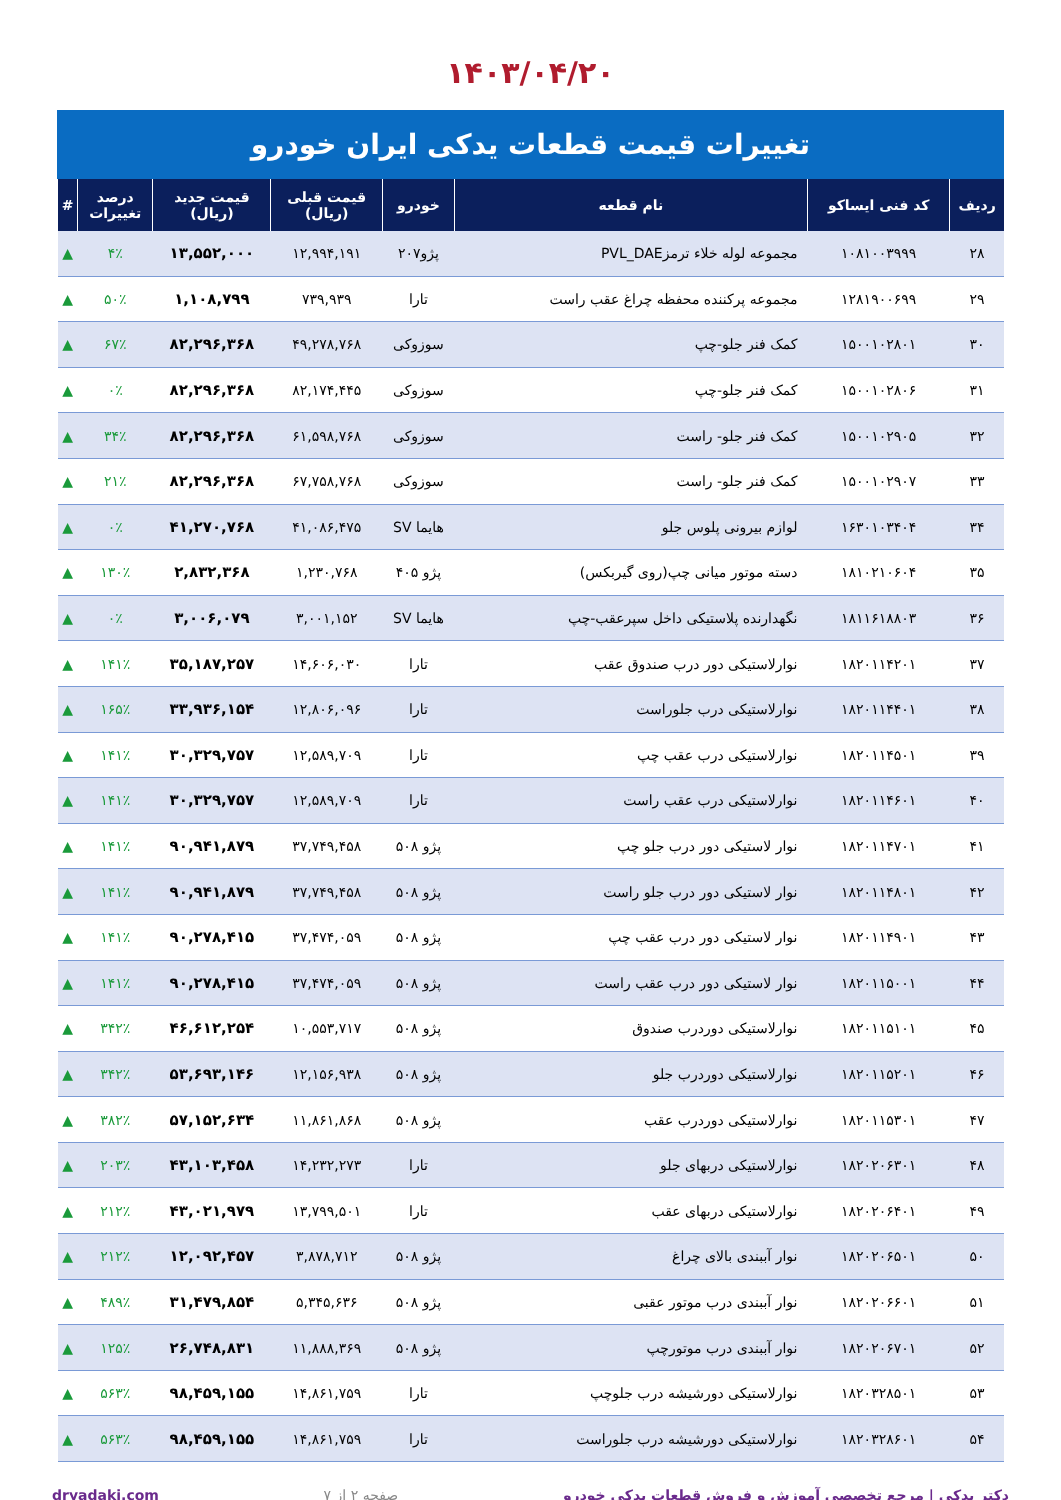۱۴۰۳/۰۴/۲۰
تغییرات قیمت قطعات یدکی ایران خودرو
| ردیف | کد فنی ایساکو | نام قطعه | خودرو | قیمت قبلی (ریال) | قیمت جدید (ریال) | درصد تغییرات | # |
| --- | --- | --- | --- | --- | --- | --- | --- |
| ۲۸ | ۱۰۸۱۰۰۳۹۹۹ | مجموعه لوله خلاء ترمزPVL_DAE | پژو۲۰۷ | ۱۲,۹۹۴,۱۹۱ | ۱۳,۵۵۲,۰۰۰ | ۴٪ | ▲ |
| ۲۹ | ۱۲۸۱۹۰۰۶۹۹ | مجموعه پرکننده محفظه چراغ عقب راست | تارا | ۷۳۹,۹۳۹ | ۱,۱۰۸,۷۹۹ | ۵۰٪ | ▲ |
| ۳۰ | ۱۵۰۰۱۰۲۸۰۱ | کمک فنر جلو-چپ | سوزوکی | ۴۹,۲۷۸,۷۶۸ | ۸۲,۲۹۶,۳۶۸ | ۶۷٪ | ▲ |
| ۳۱ | ۱۵۰۰۱۰۲۸۰۶ | کمک فنر جلو-چپ | سوزوکی | ۸۲,۱۷۴,۴۴۵ | ۸۲,۲۹۶,۳۶۸ | ۰٪ | ▲ |
| ۳۲ | ۱۵۰۰۱۰۲۹۰۵ | کمک فنر جلو- راست | سوزوکی | ۶۱,۵۹۸,۷۶۸ | ۸۲,۲۹۶,۳۶۸ | ۳۴٪ | ▲ |
| ۳۳ | ۱۵۰۰۱۰۲۹۰۷ | کمک فنر جلو- راست | سوزوکی | ۶۷,۷۵۸,۷۶۸ | ۸۲,۲۹۶,۳۶۸ | ۲۱٪ | ▲ |
| ۳۴ | ۱۶۳۰۱۰۳۴۰۴ | لوازم بیرونی پلوس جلو | هایما SV | ۴۱,۰۸۶,۴۷۵ | ۴۱,۲۷۰,۷۶۸ | ۰٪ | ▲ |
| ۳۵ | ۱۸۱۰۲۱۰۶۰۴ | دسته موتور میانی چپ(روی گیربکس) | پژو ۴۰۵ | ۱,۲۳۰,۷۶۸ | ۲,۸۳۲,۳۶۸ | ۱۳۰٪ | ▲ |
| ۳۶ | ۱۸۱۱۶۱۸۸۰۳ | نگهدارنده پلاستیکی داخل سپرعقب-چپ | هایما SV | ۳,۰۰۱,۱۵۲ | ۳,۰۰۶,۰۷۹ | ۰٪ | ▲ |
| ۳۷ | ۱۸۲۰۱۱۴۲۰۱ | نوارلاستیکی دور درب صندوق عقب | تارا | ۱۴,۶۰۶,۰۳۰ | ۳۵,۱۸۷,۲۵۷ | ۱۴۱٪ | ▲ |
| ۳۸ | ۱۸۲۰۱۱۴۴۰۱ | نوارلاستیکی درب جلوراست | تارا | ۱۲,۸۰۶,۰۹۶ | ۳۳,۹۳۶,۱۵۴ | ۱۶۵٪ | ▲ |
| ۳۹ | ۱۸۲۰۱۱۴۵۰۱ | نوارلاستیکی درب عقب چپ | تارا | ۱۲,۵۸۹,۷۰۹ | ۳۰,۳۲۹,۷۵۷ | ۱۴۱٪ | ▲ |
| ۴۰ | ۱۸۲۰۱۱۴۶۰۱ | نوارلاستیکی درب عقب راست | تارا | ۱۲,۵۸۹,۷۰۹ | ۳۰,۳۲۹,۷۵۷ | ۱۴۱٪ | ▲ |
| ۴۱ | ۱۸۲۰۱۱۴۷۰۱ | نوار لاستیکی دور درب جلو چپ | پژو ۵۰۸ | ۳۷,۷۴۹,۴۵۸ | ۹۰,۹۴۱,۸۷۹ | ۱۴۱٪ | ▲ |
| ۴۲ | ۱۸۲۰۱۱۴۸۰۱ | نوار لاستیکی دور درب جلو راست | پژو ۵۰۸ | ۳۷,۷۴۹,۴۵۸ | ۹۰,۹۴۱,۸۷۹ | ۱۴۱٪ | ▲ |
| ۴۳ | ۱۸۲۰۱۱۴۹۰۱ | نوار لاستیکی دور درب عقب چپ | پژو ۵۰۸ | ۳۷,۴۷۴,۰۵۹ | ۹۰,۲۷۸,۴۱۵ | ۱۴۱٪ | ▲ |
| ۴۴ | ۱۸۲۰۱۱۵۰۰۱ | نوار لاستیکی دور درب عقب راست | پژو ۵۰۸ | ۳۷,۴۷۴,۰۵۹ | ۹۰,۲۷۸,۴۱۵ | ۱۴۱٪ | ▲ |
| ۴۵ | ۱۸۲۰۱۱۵۱۰۱ | نوارلاستیکی دوردرب صندوق | پژو ۵۰۸ | ۱۰,۵۵۳,۷۱۷ | ۴۶,۶۱۲,۲۵۴ | ۳۴۲٪ | ▲ |
| ۴۶ | ۱۸۲۰۱۱۵۲۰۱ | نوارلاستیکی دوردرب جلو | پژو ۵۰۸ | ۱۲,۱۵۶,۹۳۸ | ۵۳,۶۹۳,۱۴۶ | ۳۴۲٪ | ▲ |
| ۴۷ | ۱۸۲۰۱۱۵۳۰۱ | نوارلاستیکی دوردرب عقب | پژو ۵۰۸ | ۱۱,۸۶۱,۸۶۸ | ۵۷,۱۵۲,۶۳۴ | ۳۸۲٪ | ▲ |
| ۴۸ | ۱۸۲۰۲۰۶۳۰۱ | نوارلاستیکی دربهای جلو | تارا | ۱۴,۲۳۲,۲۷۳ | ۴۳,۱۰۳,۴۵۸ | ۲۰۳٪ | ▲ |
| ۴۹ | ۱۸۲۰۲۰۶۴۰۱ | نوارلاستیکی دربهای عقب | تارا | ۱۳,۷۹۹,۵۰۱ | ۴۳,۰۲۱,۹۷۹ | ۲۱۲٪ | ▲ |
| ۵۰ | ۱۸۲۰۲۰۶۵۰۱ | نوار آببندی بالای چراغ | پژو ۵۰۸ | ۳,۸۷۸,۷۱۲ | ۱۲,۰۹۲,۴۵۷ | ۲۱۲٪ | ▲ |
| ۵۱ | ۱۸۲۰۲۰۶۶۰۱ | نوار آببندی درب موتور عقبی | پژو ۵۰۸ | ۵,۳۴۵,۶۳۶ | ۳۱,۴۷۹,۸۵۴ | ۴۸۹٪ | ▲ |
| ۵۲ | ۱۸۲۰۲۰۶۷۰۱ | نوار آببندی درب موتورچپ | پژو ۵۰۸ | ۱۱,۸۸۸,۳۶۹ | ۲۶,۷۴۸,۸۳۱ | ۱۲۵٪ | ▲ |
| ۵۳ | ۱۸۲۰۳۲۸۵۰۱ | نوارلاستیکی دورشیشه درب جلوچپ | تارا | ۱۴,۸۶۱,۷۵۹ | ۹۸,۴۵۹,۱۵۵ | ۵۶۳٪ | ▲ |
| ۵۴ | ۱۸۲۰۳۲۸۶۰۱ | نوارلاستیکی دورشیشه درب جلوراست | تارا | ۱۴,۸۶۱,۷۵۹ | ۹۸,۴۵۹,۱۵۵ | ۵۶۳٪ | ▲ |
دکتر یدکی | مرجع تخصصی آموزش و فروش قطعات یدکی خودرو صفحه ۲ از ۷ dryadaki.com